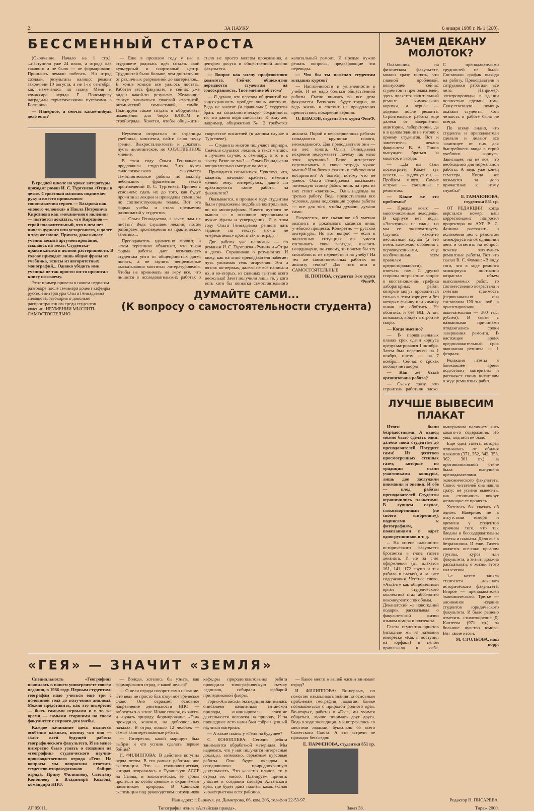2. ЗА НАУКУ 6 января 1988 г. № 1 (260).
БЕССМЕННЫЙ СТАРОСТА
(Окончание. Начало на 1 стр.). ...наступило уже 24 июля, а отряда как такового и не было — не формировали. Пришлось немало побегать. Но отряд создали, результаты налицо: ремонт закончили 10 августа, а не 1-го сентября, как намечалось по плану. Меня и комиссара отряда Г. Пономареву наградили туристическими путевками в Болгарию.
— Наверное, и сейчас какое-нибудь дело есть?
— Еще в прошлом году у нас в студсовете родилась идея создать свой культурный и спортивный центр. Трудностей было больше, чем достаточно: от различных разрешений до материалов... В конце концов все удалось достать. Работал весь факультет, и сейчас уже виден какой-то результат. Желающие смогут заниматься тяжелой атлетикой, ритмической гимнастикой, самбо. Планируем также создать и оборудовать помещения для бюро ВЛКСМ и стройотряда. Хочется, чтобы общежитие стало не просто местом проживания, а центром досуга и общественной жизни факультета.
— Вопрос как члену профсоюзного комитета. Сейчас общежития передаются студентам на соцсохранность. Твое мнение об этом?
— Я думаю, что перевод общежитий на соцсохранность пройдет лишь частично. Ведь не захотят (и правильно!) студенты брать на социалистическую сохранность то, что давно пора списывать. К тому же, например, общежитию № 2 требуется капитальный ремонт. И прежде нужно решать вопросы, предваряющие эти переводы.
— Что бы ты пожелал студентам младших курсов?
— Настойчивости и увлеченности в учебе. И не надо бояться общественной работы. Смело вникать во все дела факультета. Возможно, будет трудно, но ведь жизнь и состоит из преодоления препятствий, покорений вершин.
О. ВЛАСОВ, студент 3-го курса ФилФ.
В средней школе на уроке литературы проходят роман И. С. Тургенева «Отцы и дети». Серьезный мальчик поднимает руку и вместо привычного сопоставления героев — Базарова как «нового человека» и Павла Петровича Кирсанова как «механичного явления» — пытается доказать, что Кирсанов — герой положительный, что в нем нет ничего дурного или устаревшего, и далее в том же плане. Причем, доказывает ученик весьма аргументированно, ссылаясь на текст. Студентка-практикантка в полной растерянности. В голову приходят лишь общие фразы из учебника, тезисы из авторитетных монографий... Однако убедить ими ученика не так просто: он-то прочитал книгу по-своему.
Этот пример привела в нашем недолгом разговоре после семинара доцент кафедры русской литературы Ольга Геннадьевна Левашова, заговорив о довольно распространенном среди студентов явлении: НЕУМЕНИИ МЫСЛИТЬ САМОСТОЯТЕЛЬНО.
Неумении оторваться от страницы учебника, конспекта, найти свою точку зрения. Выкристаллизовать и доказать, пусть дилетантское, но СОБСТВЕННОЕ мнение.
В этом году Ольга Геннадьевна предложила студентам 3-го курса филологического факультета самостоятельные работы по анализу небольших фрагментов текста произведений И. С. Тургенева. Причем с условием: сдать их до того, как будут прочитаны лекции и проведены семинары по соответствующим темам. Вот эта форма учебы и стала предметом разногласий у студентов.
— Ольга Геннадьевна, а зачем нам их писать? Ведь слушаем лекции, потом разбираем произведения на практических занятиях...
Преподаватель удивленно молчит, а затем терпеливо объясняет, что такая форма работы дает возможность студентам уйти от общепринятых догм, понять, а не заучить непреложные высказывания маститых литературоведов. Чтобы не принимать на веру все, что пишется в исследовательских работах о творчестве писателей (в данном случае о Тургеневе).
— Студенты многое получают априори. Сначала слушают лекции, а текст читают, в лучшем случае, к семинару, а то и к зачету. Разве не так? — Ольга Геннадьевна вопросительно смотрит на меня.
Приходится согласиться. Чувствуя, что, кажется, начинаю краснеть, немного меняю тему: интересуюсь, давно ли практикуются такие работы на факультете?
Оказывается, в прошлом году студентам были предложены подобные контрольные, но по монографиям. Ничего путного не вышло — в основном переписывали чужие фразы и утверждения. И в этом году Ольга Геннадьевна решила дать задание по тексту: его-то не «перекатаешь» просто так в тетрадь.
Две работы уже написаны — по романам И. С. Тургенева «Рудин» и «Отцы и дети». Спрашиваю о результатах. И вижу, как на лицо преподавателя набегает чуть уловимая тень огорчения. Это и пятно: во-первых, далеко не все написали их, а во-вторых, из сданных зачтено всего несколько! Зачет получили лишь те, у кого есть хотя бы попытка самостоятельного анализа. Порой в несовершенных работах попадаются крупинки нового, неожиданного. Для преподавателя они — на вес золота. Ольга Геннадьевна искренне недоумевает: почему так мало этих крупинок? Разве интереснее переписывать в свою тетрадь чужие мысли? Или боятся сказать о собственном восприятии? А боятся, потому что не умеют. Ольга Геннадьевна показывает тоненькую стопку работ, лишь на трех из них стоит «зачтено»... Одна надежда на третью работу. Ведь предоставлены все условия, даны подходящие формы работы — все для того, чтобы думали, думали сами.
Разумеется, все сказанное об умении мыслить и доказывать касается лишь учебного процесса. Конкретно — русской литературы. Но вот вопрос — если в жизненных ситуациях мы умеем отстаивать свои взгляды, мыслить неординарно, по-своему, то почему бы эту способность не перенести и на учебу? На тех же самостоятельных работах по анализу текста? Для того они и САМОСТОЯТЕЛЬНЫЕ.
Н. ПОПОВА, студентка 3-го курса ФилФ.
ДУМАЙТЕ САМИ...
(К вопросу о самостоятельности студента)
ЗАЧЕМ ДЕКАНУ МОЛОТОК?
Оказавшись на физическом факультете, можно сразу понять, что главной проблемой, волнующей сейчас студентов и преподавателей, здесь является капитальный ремонт химического корпуса, а вернее — доделки после ремонта. Строительные работы еще далеки от завершения: аудитории, лаборатории, да и в целом здание не готово к приему студентов. Вот и заместитель декана факультета В. А. Попов вынужден браться за молоток и гвозди.
— ...Да вы сами посмотрите. Какие тут успехи, — вздохнул он. — Проблем много. Самые острые — связанные с ремонтом.
— Какие же это проблемы?
— Прежде всего — многочисленные недоделки. В корпусе нет воды. «Электрика» не сдана, но мы ее эксплуатируем. Случись какой-то несчастный случай (а это очень возможно, особенно с первокурсниками, еще необученными всем правилам предосторожности), отвечать нам. С другой стороны остро стоит вопрос о восстановлении графика лабораторных работ, которые могут проводиться только в этом корпусе и без которых физику или химику никак не обойтись. Не обойтись и без ВЦ. А он, возможно, войдет в строй не скоро.
— Когда именно?
— В первоначальных планах срок сдачи корпуса предусматривался 1 октября. Затем был перенесен на 1 ноября, потом — на 7 ноября... Сейчас о сроках вообще не говорят.
— Как же была организована работа?
— Скажу сразу, что строители работали плохо. С преподавателями трудностей не было. Составили график выхода на работу. Преподаватели и сотрудники работали все лето. Например, электропроводка в здании полностью сделана ими. Существенную помощь оказали студенты, хотя четкость в работе была не всегда.
По всему видно, что студенты и преподаватели сделали и делают все зависящее от них для быстрейшего ввода в строй учебного корпуса. Зависящее, но не все, что необходимо для нормальной работы. А ведь уже конец семестра. Когда же возьмутся за дело причастные к этому службы?
Е. ГАМАЮНОВА, студентка 851 гр.
ОТ РЕДАКЦИИ: когда верстался номер, наш корреспондент попросил проректора по АХР В. С. Фомина рассказать о положении дел с ремонтом химкорпуса на сегодняшний день и ответить на вопрос: почему затянулись ремонтные работы. Вот что сказал В. С. Фомин: «В виду того, что в ходе ремонта химкорпуса постоянно возрастал объем выполняемых работ, то соответственно возрастала и сметная стоимость (первоначально она составляла 120 тыс. руб., а ориентировочно окончательная — 300 тыс. рублей). В связи с названными причинами отодвигались сроки завершения ремонта. В настоящее время предположительный срок окончания ремонта — 1 февраля.
Редакция газеты в ближайшее время подготовит материалы и расскажет своим читателям о ходе ремонтных работ.
ЛУЧШЕ ВЫВЕСИМ ПЛАКАТ
Итоги были безрадостными. А вывод можно было сделать один: далеко пока студентам до преподавателей. Посудите сами! Из десятков просмотренных стенных газет, которые по традиции стали участниками конкурса, лишь две заслужили внимания и оценки. И обе — плод работы преподавателей. Студенты ограничились плакатами. В лучшем случае, стихотворениями (не своего «творения»), подписями к фотографиям, пожеланиями в адрес одногруппников и т. д.
... На «стене гласности» исторического факультета бросается в глаза газета деканата. И не за счет оформления (от плакатов 161, 141, 172 групп и так рябило в глазах), а за счет содержания. Честное слово, «Атлант» как общезвестный орган студенческого коллектива стал абсолютно неконкурентоспособным. Деканатский же новогодний подарок рассказывал о факультетской жизни языком юмора и подтекста.
Газета студентов-юристов (исходили мы из названия юморески «Как я поступил на юрфак») в целом привлекала к себе, выигрывала наличием хоть какого-то содержания. Но увы, подписи не было.
Еще одна газета, которая отличалась от обилия плакатов (371, 352, 342, 353, 362, 361 гр.) на противоположной стене была выпущена преподавателями экономического факультета. Своих читателей она нашла сразу: не успели вывесить, как столпились вокруг желающие ее прочесть...
Хотелось бы сказать об одном. Наверное, не в отсутствии юмора и времени у студентов причина того, что так бледны и бессодержательны газеты и плакаты. Дело все в безразличии. И еще. Газета является все-таки органом группы, курса или факультета, а значит должна рассказывать о жизни этого коллектива.
1-е место заняла стенгазета деканата исторического факультета. Второе — преподавателей экономического. Третье — анонимное издание студентов юридического факультета. И было решено отметить стихотворение Д. Кантеева (971 гр.) за большое чувство юмора. Вот такие итоги.
М. СТОЛБОВА, наш корр.
«ГЕЯ» — ЗНАЧИТ «ЗЕМЛЯ»
Специальность «География» появилась в нашем университете совсем недавно, в 1986 году. Первым студентам-географам надо учиться еще три с половиной года до получения диплома. Можно представить, как это интересно — быть самыми первыми и в то же время — самыми старшими на своем факультете с первого дня учебы.
Каждое начинание здесь является особенно важным, потому что оно — залог всей будущей работы географического факультета. И не менее интересно было узнать о создании на «географии» студенческого научно-производственного отряда «Гея». На вопросы мы попросили ответить студентов-второкурсников бойцов отряда, Ирину Филиппову, Светлану Коноплеву и Владимира Козлова, командира НПО.
— Володя, хотелось бы узнать, как формировался отряд, с какой целью?
— О цели отряда говорит само название. Это ведь не просто благозвучное греческое слово. Оно отражает основное направление деятельности НПО — заботиться о земле. Иначе говоря, охранять и изучать природу. Формирование «Геи» проходило, конечно, на добровольных началах. В отряд вошло 12 человек — самые заинтересованные ребята.
— Интересно, какой маршрут был выбран и что успели сделать первые бойцы?
И. ФИЛИППОВА: В действие вступил отряд летом. В его рамках работало две экспедиции. Это — гляциологическая, которая отправилась в Тувинскую АССР на Саяны, и экологическая, ее тропы пролегли по особо ценным и охраняемым памятникам природы. В Саянской экспедиции под руководством сотрудников кафедры природопользования ребята проводили топографическую съемку ледников, собирали гербарий приледниковой флоры.
Горно-Алтайская экспедиция занималась описанием памятников алтайской природы, анализировала влияние деятельности человека на природу. И за прошедшее лето нами был собран ценный научный материал.
— А какие планы у «Геи» на будущее?
С. КОНОПЛЕВА: Сегодня ребята занимаются обработкой материала. Мы надеемся, что у нас получатся интересные доклады, возможно, серьезные курсовые работы. Они будут вкладом в сегодняшнюю природоохранную деятельность. Что касается планов, то у отряда их много. Планируем принять участие в создании словаря Алтайского края, где будет дана полная, комплексная характеристика всех районов.
— Какое место в вашей жизни занимает отряд?
И. ФИЛИППОВА: Во-первых, он помогает накапливать знания по основным проблемам географии, помогает ближе познакомиться с природой родного края. Во-вторых, работая в «Гее», мы учимся общаться, лучше понимать друг друга. Ведь в ходе экспедиции мы встречались со многими людьми, буквально со всего Советского Союза. А эти встречи не проходят бесследно.
Е. ПАРФЕНОВА, студентка 851 гр.
Наш адрес: г. Барнаул, ул. Димитрова, 66, ком. 206, телефон 22-53-97. Редактор Н. ПИСАРЕВА.
АГ 05011. Типография изд-ва «Алтайская правда». Заказ 38. Тираж 2000.